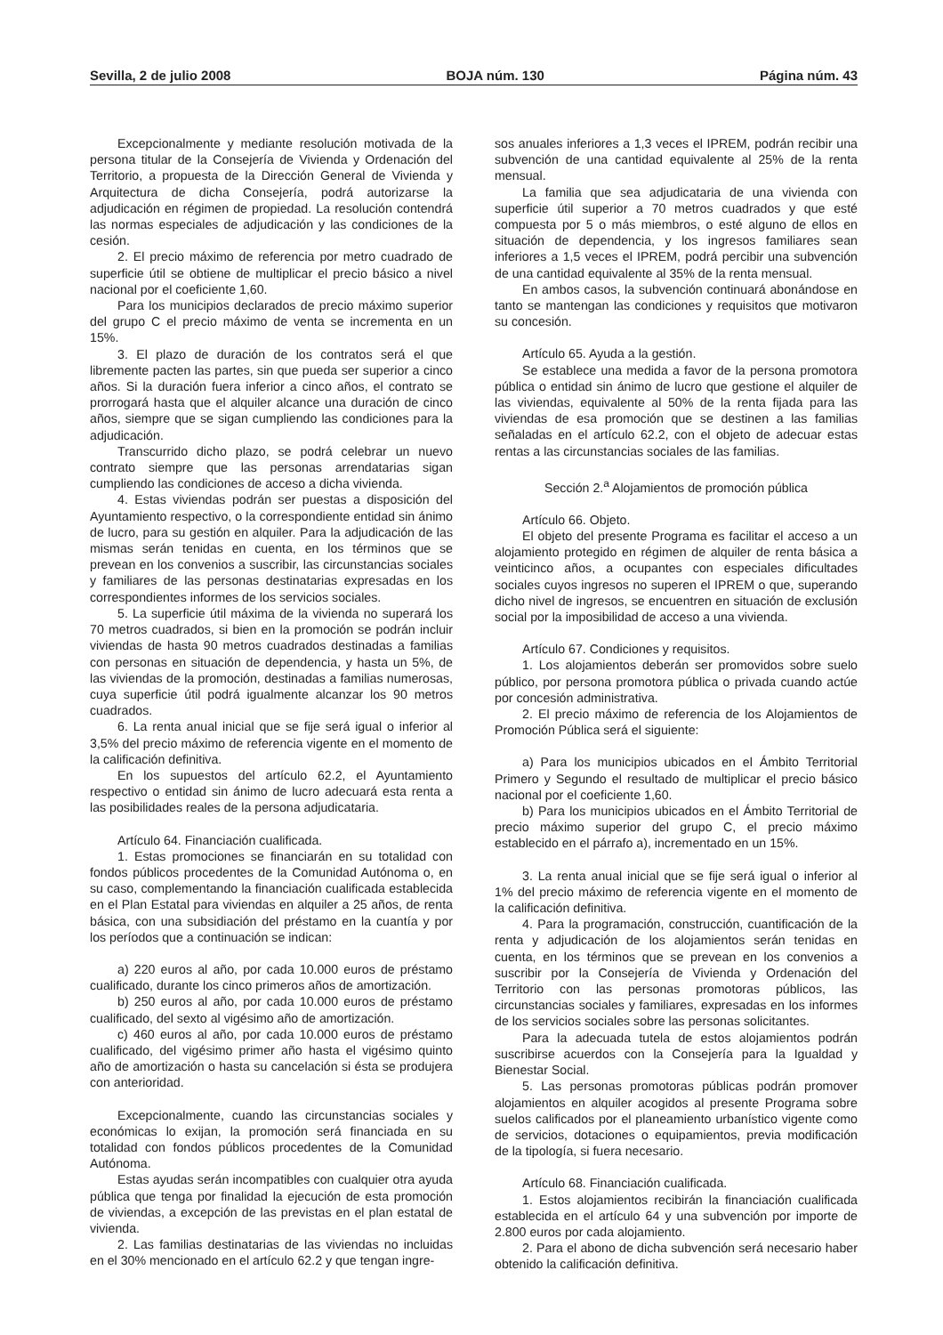Sevilla, 2 de julio 2008 BOJA núm. 130 Página núm. 43
Excepcionalmente y mediante resolución motivada de la persona titular de la Consejería de Vivienda y Ordenación del Territorio, a propuesta de la Dirección General de Vivienda y Arquitectura de dicha Consejería, podrá autorizarse la adjudicación en régimen de propiedad. La resolución contendrá las normas especiales de adjudicación y las condiciones de la cesión.
2. El precio máximo de referencia por metro cuadrado de superficie útil se obtiene de multiplicar el precio básico a nivel nacional por el coeficiente 1,60.
Para los municipios declarados de precio máximo superior del grupo C el precio máximo de venta se incrementa en un 15%.
3. El plazo de duración de los contratos será el que libremente pacten las partes, sin que pueda ser superior a cinco años. Si la duración fuera inferior a cinco años, el contrato se prorrogará hasta que el alquiler alcance una duración de cinco años, siempre que se sigan cumpliendo las condiciones para la adjudicación.
Transcurrido dicho plazo, se podrá celebrar un nuevo contrato siempre que las personas arrendatarias sigan cumpliendo las condiciones de acceso a dicha vivienda.
4. Estas viviendas podrán ser puestas a disposición del Ayuntamiento respectivo, o la correspondiente entidad sin ánimo de lucro, para su gestión en alquiler. Para la adjudicación de las mismas serán tenidas en cuenta, en los términos que se prevean en los convenios a suscribir, las circunstancias sociales y familiares de las personas destinatarias expresadas en los correspondientes informes de los servicios sociales.
5. La superficie útil máxima de la vivienda no superará los 70 metros cuadrados, si bien en la promoción se podrán incluir viviendas de hasta 90 metros cuadrados destinadas a familias con personas en situación de dependencia, y hasta un 5%, de las viviendas de la promoción, destinadas a familias numerosas, cuya superficie útil podrá igualmente alcanzar los 90 metros cuadrados.
6. La renta anual inicial que se fije será igual o inferior al 3,5% del precio máximo de referencia vigente en el momento de la calificación definitiva.
En los supuestos del artículo 62.2, el Ayuntamiento respectivo o entidad sin ánimo de lucro adecuará esta renta a las posibilidades reales de la persona adjudicataria.
Artículo 64. Financiación cualificada.
1. Estas promociones se financiarán en su totalidad con fondos públicos procedentes de la Comunidad Autónoma o, en su caso, complementando la financiación cualificada establecida en el Plan Estatal para viviendas en alquiler a 25 años, de renta básica, con una subsidiación del préstamo en la cuantía y por los períodos que a continuación se indican:
a) 220 euros al año, por cada 10.000 euros de préstamo cualificado, durante los cinco primeros años de amortización.
b) 250 euros al año, por cada 10.000 euros de préstamo cualificado, del sexto al vigésimo año de amortización.
c) 460 euros al año, por cada 10.000 euros de préstamo cualificado, del vigésimo primer año hasta el vigésimo quinto año de amortización o hasta su cancelación si ésta se produjera con anterioridad.
Excepcionalmente, cuando las circunstancias sociales y económicas lo exijan, la promoción será financiada en su totalidad con fondos públicos procedentes de la Comunidad Autónoma.
Estas ayudas serán incompatibles con cualquier otra ayuda pública que tenga por finalidad la ejecución de esta promoción de viviendas, a excepción de las previstas en el plan estatal de vivienda.
2. Las familias destinatarias de las viviendas no incluidas en el 30% mencionado en el artículo 62.2 y que tengan ingre-
sos anuales inferiores a 1,3 veces el IPREM, podrán recibir una subvención de una cantidad equivalente al 25% de la renta mensual.
La familia que sea adjudicataria de una vivienda con superficie útil superior a 70 metros cuadrados y que esté compuesta por 5 o más miembros, o esté alguno de ellos en situación de dependencia, y los ingresos familiares sean inferiores a 1,5 veces el IPREM, podrá percibir una subvención de una cantidad equivalente al 35% de la renta mensual.
En ambos casos, la subvención continuará abonándose en tanto se mantengan las condiciones y requisitos que motivaron su concesión.
Artículo 65. Ayuda a la gestión.
Se establece una medida a favor de la persona promotora pública o entidad sin ánimo de lucro que gestione el alquiler de las viviendas, equivalente al 50% de la renta fijada para las viviendas de esa promoción que se destinen a las familias señaladas en el artículo 62.2, con el objeto de adecuar estas rentas a las circunstancias sociales de las familias.
Sección 2.<sup>a</sup> Alojamientos de promoción pública
Artículo 66. Objeto.
El objeto del presente Programa es facilitar el acceso a un alojamiento protegido en régimen de alquiler de renta básica a veinticinco años, a ocupantes con especiales dificultades sociales cuyos ingresos no superen el IPREM o que, superando dicho nivel de ingresos, se encuentren en situación de exclusión social por la imposibilidad de acceso a una vivienda.
Artículo 67. Condiciones y requisitos.
1. Los alojamientos deberán ser promovidos sobre suelo público, por persona promotora pública o privada cuando actúe por concesión administrativa.
2. El precio máximo de referencia de los Alojamientos de Promoción Pública será el siguiente:
a) Para los municipios ubicados en el Ámbito Territorial Primero y Segundo el resultado de multiplicar el precio básico nacional por el coeficiente 1,60.
b) Para los municipios ubicados en el Ámbito Territorial de precio máximo superior del grupo C, el precio máximo establecido en el párrafo a), incrementado en un 15%.
3. La renta anual inicial que se fije será igual o inferior al 1% del precio máximo de referencia vigente en el momento de la calificación definitiva.
4. Para la programación, construcción, cuantificación de la renta y adjudicación de los alojamientos serán tenidas en cuenta, en los términos que se prevean en los convenios a suscribir por la Consejería de Vivienda y Ordenación del Territorio con las personas promotoras públicos, las circunstancias sociales y familiares, expresadas en los informes de los servicios sociales sobre las personas solicitantes.
Para la adecuada tutela de estos alojamientos podrán suscribirse acuerdos con la Consejería para la Igualdad y Bienestar Social.
5. Las personas promotoras públicas podrán promover alojamientos en alquiler acogidos al presente Programa sobre suelos calificados por el planeamiento urbanístico vigente como de servicios, dotaciones o equipamientos, previa modificación de la tipología, si fuera necesario.
Artículo 68. Financiación cualificada.
1. Estos alojamientos recibirán la financiación cualificada establecida en el artículo 64 y una subvención por importe de 2.800 euros por cada alojamiento.
2. Para el abono de dicha subvención será necesario haber obtenido la calificación definitiva.